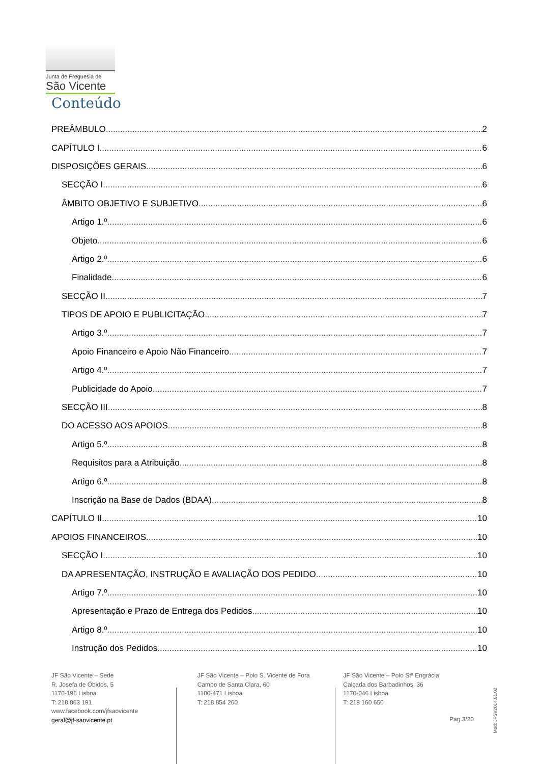Junta de Freguesia de
São Vicente
Conteúdo
PREÂMBULO 2
CAPÍTULO I 6
DISPOSIÇÕES GERAIS 6
SECÇÃO I 6
ÂMBITO OBJETIVO E SUBJETIVO 6
Artigo 1.º 6
Objeto 6
Artigo 2.º 6
Finalidade 6
SECÇÃO II 7
TIPOS DE APOIO E PUBLICITAÇÃO 7
Artigo 3.º 7
Apoio Financeiro e Apoio Não Financeiro 7
Artigo 4.º 7
Publicidade do Apoio 7
SECÇÃO III 8
DO ACESSO AOS APOIOS 8
Artigo 5.º 8
Requisitos para a Atribuição 8
Artigo 6.º 8
Inscrição na Base de Dados (BDAA) 8
CAPÍTULO II 10
APOIOS FINANCEIROS 10
SECÇÃO I 10
DA APRESENTAÇÃO, INSTRUÇÃO E AVALIAÇÃO DOS PEDIDO 10
Artigo 7.º 10
Apresentação e Prazo de Entrega dos Pedidos 10
Artigo 8.º 10
Instrução dos Pedidos 10
JF São Vicente – Sede
R. Josefa de Óbidos, 5
1170-196 Lisboa
T: 218 863 191
www.facebook.com/jfsaovicente
geral@jf-saovicente.pt
JF São Vicente – Polo S. Vicente de Fora
Campo de Santa Clara, 60
1100-471 Lisboa
T: 218 854 260
JF São Vicente – Polo Stª Engrácia
Calçada dos Barbadinhos, 36
1170-046 Lisboa
T: 218 160 650
Pag.3/20
Mod: JFSV2014.01.02